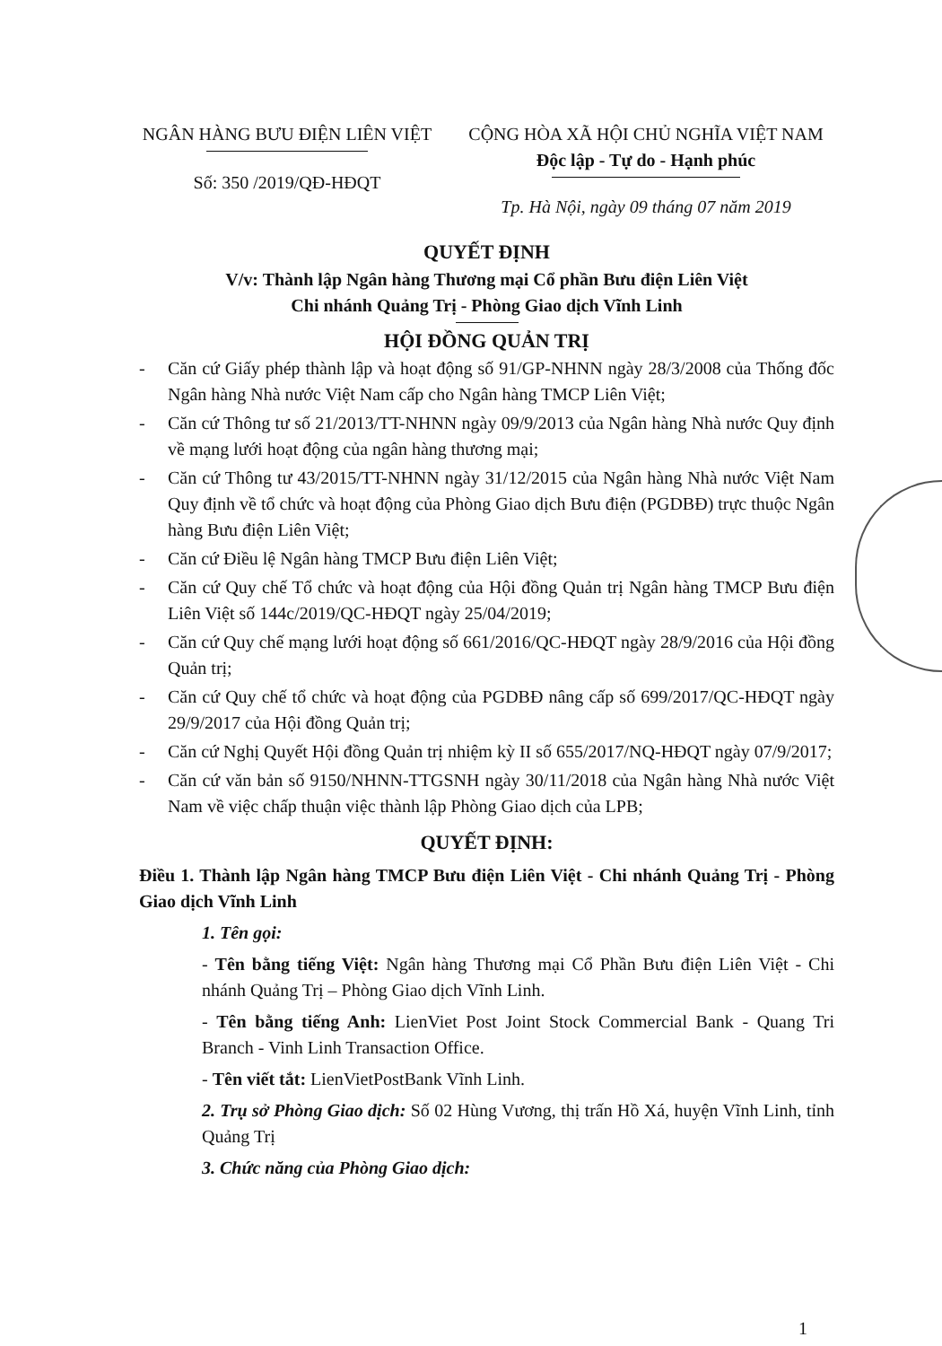NGÂN HÀNG BƯU ĐIỆN LIÊN VIỆT
Số: 350 /2019/QĐ-HĐQT
CỘNG HÒA XÃ HỘI CHỦ NGHĨA VIỆT NAM
Độc lập - Tự do - Hạnh phúc
Tp. Hà Nội, ngày 09 tháng 07 năm 2019
QUYẾT ĐỊNH
V/v: Thành lập Ngân hàng Thương mại Cổ phần Bưu điện Liên Việt
Chi nhánh Quảng Trị - Phòng Giao dịch Vĩnh Linh
HỘI ĐỒNG QUẢN TRỊ
- Căn cứ Giấy phép thành lập và hoạt động số 91/GP-NHNN ngày 28/3/2008 của Thống đốc Ngân hàng Nhà nước Việt Nam cấp cho Ngân hàng TMCP Liên Việt;
- Căn cứ Thông tư số 21/2013/TT-NHNN ngày 09/9/2013 của Ngân hàng Nhà nước Quy định về mạng lưới hoạt động của ngân hàng thương mại;
- Căn cứ Thông tư 43/2015/TT-NHNN ngày 31/12/2015 của Ngân hàng Nhà nước Việt Nam Quy định về tổ chức và hoạt động của Phòng Giao dịch Bưu điện (PGDBĐ) trực thuộc Ngân hàng Bưu điện Liên Việt;
- Căn cứ Điều lệ Ngân hàng TMCP Bưu điện Liên Việt;
- Căn cứ Quy chế Tổ chức và hoạt động của Hội đồng Quản trị Ngân hàng TMCP Bưu điện Liên Việt số 144c/2019/QC-HĐQT ngày 25/04/2019;
- Căn cứ Quy chế mạng lưới hoạt động số 661/2016/QC-HĐQT ngày 28/9/2016 của Hội đồng Quản trị;
- Căn cứ Quy chế tổ chức và hoạt động của PGDBĐ nâng cấp số 699/2017/QC-HĐQT ngày 29/9/2017 của Hội đồng Quản trị;
- Căn cứ Nghị Quyết Hội đồng Quản trị nhiệm kỳ II số 655/2017/NQ-HĐQT ngày 07/9/2017;
- Căn cứ văn bản số 9150/NHNN-TTGSNH ngày 30/11/2018 của Ngân hàng Nhà nước Việt Nam về việc chấp thuận việc thành lập Phòng Giao dịch của LPB;
QUYẾT ĐỊNH:
Điều 1. Thành lập Ngân hàng TMCP Bưu điện Liên Việt - Chi nhánh Quảng Trị - Phòng Giao dịch Vĩnh Linh
1. Tên gọi:
- Tên bằng tiếng Việt: Ngân hàng Thương mại Cổ Phần Bưu điện Liên Việt - Chi nhánh Quảng Trị – Phòng Giao dịch Vĩnh Linh.
- Tên bằng tiếng Anh: LienViet Post Joint Stock Commercial Bank - Quang Tri Branch - Vinh Linh Transaction Office.
- Tên viết tắt: LienVietPostBank Vĩnh Linh.
2. Trụ sở Phòng Giao dịch: Số 02 Hùng Vương, thị trấn Hồ Xá, huyện Vĩnh Linh, tỉnh Quảng Trị
3. Chức năng của Phòng Giao dịch:
1